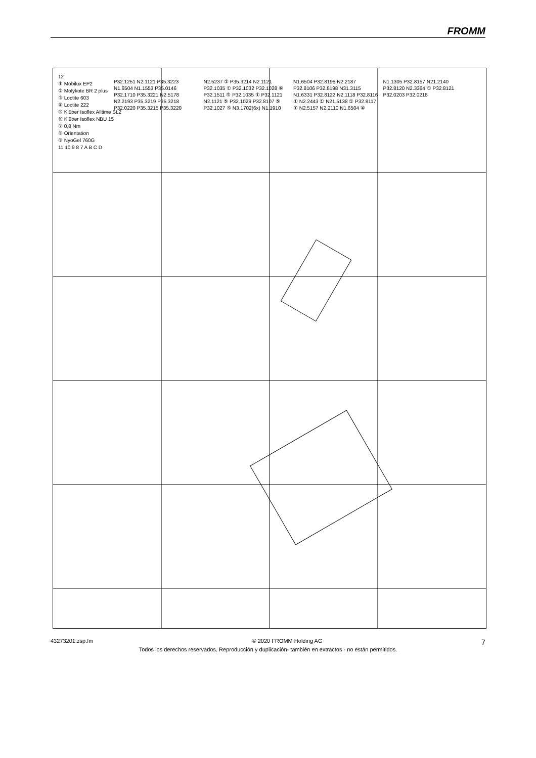FROMM
12
① Mobilux EP2
② Molykote BR 2 plus
③ Loctite 603
④ Loctite 222
⑤ Klüber Isoflex Alltime SL2
⑥ Klüber Isoflex NBU 15
⑦ 0,8 Nm
⑧ Orientation
⑨ NyoGel 760G
11 10 9 8 7 A B C D
P32.1251 N2.1121 P35.3223 N1.6504 N1.1553 P35.0146 P32.1710 P35.3221 N2.5178 N2.2193 P35.3219 P35.3218 P32.0220 P35.3215 P35.3220 N2.5237 ① P35.3214 N2.1121 P32.1035 ① P32.1032 P32.1028 ⑥ P32.1511 ⑤ P32.1035 ① P32.1121 N2.1121 ⑤ P32.1029 P32.8107 ⑤ P32.1027 ⑤ N3.1702(6x) N1.1910 N1.6504 P32.8195 N2.2187 P32.8106 P32.8198 N31.3115 N1.6331 P32.8122 N2.1118 P32.8116 ① N2.2443 ① N21.5138 ① P32.8117 ① N2.5157 N2.2110 N1.6504 ④ N1.1305 P32.8157 N21.2140 P32.8120 N2.3364 ① P32.8121 P32.0203 P32.0218
43273201.zsp.fm © 2020 FROMM Holding AG 7
Todos los derechos reservados. Reproducción y duplicación- también en extractos - no están permitidos.